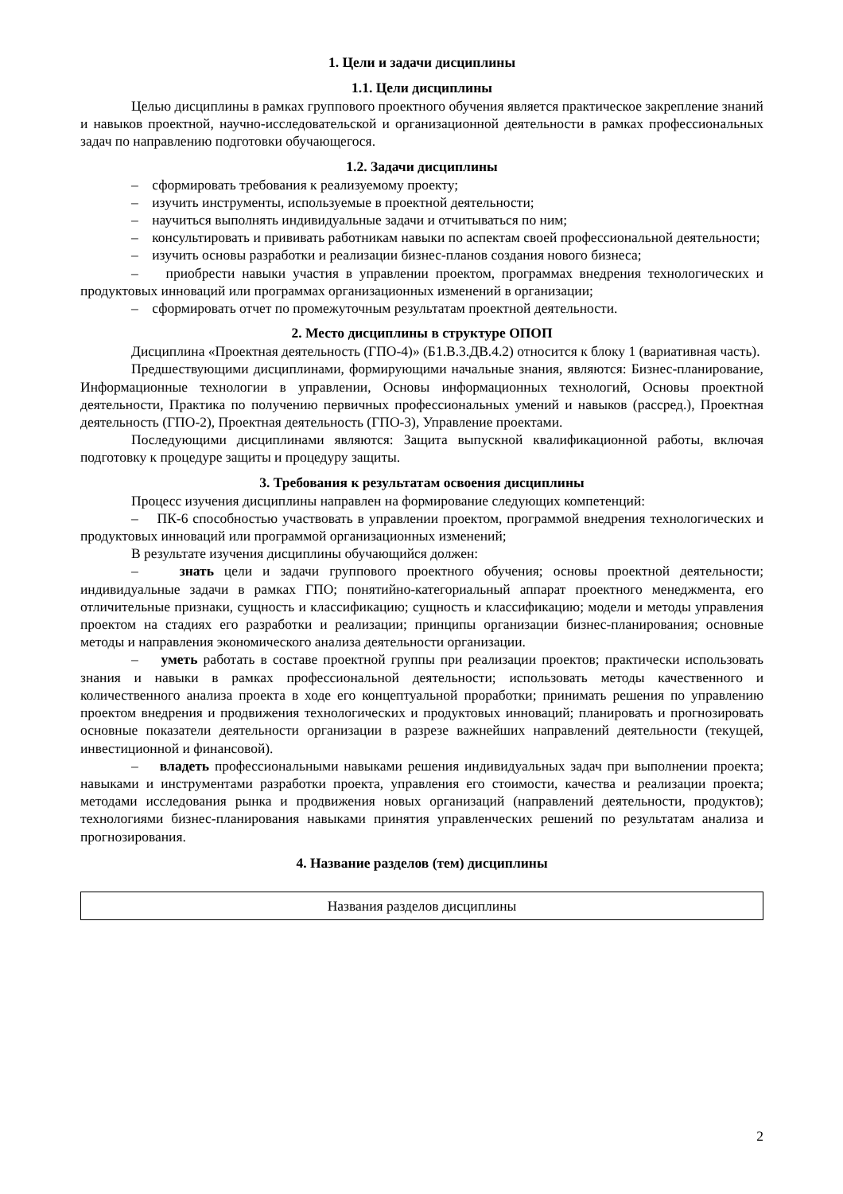1. Цели и задачи дисциплины
1.1. Цели дисциплины
Целью дисциплины в рамках группового проектного обучения является практическое закрепление знаний и навыков проектной, научно-исследовательской и организационной деятельности в рамках профессиональных задач по направлению подготовки обучающегося.
1.2. Задачи дисциплины
– сформировать требования к реализуемому проекту;
– изучить инструменты, используемые в проектной деятельности;
– научиться выполнять индивидуальные задачи и отчитываться по ним;
– консультировать и прививать работникам навыки по аспектам своей профессиональной деятельности;
– изучить основы разработки и реализации бизнес-планов создания нового бизнеса;
– приобрести навыки участия в управлении проектом, программах внедрения технологических и продуктовых инноваций или программах организационных изменений в организации;
– сформировать отчет по промежуточным результатам проектной деятельности.
2. Место дисциплины в структуре ОПОП
Дисциплина «Проектная деятельность (ГПО-4)» (Б1.В.3.ДВ.4.2) относится к блоку 1 (вариативная часть).
Предшествующими дисциплинами, формирующими начальные знания, являются: Бизнес-планирование, Информационные технологии в управлении, Основы информационных технологий, Основы проектной деятельности, Практика по получению первичных профессиональных умений и навыков (рассред.), Проектная деятельность (ГПО-2), Проектная деятельность (ГПО-3), Управление проектами.
Последующими дисциплинами являются: Защита выпускной квалификационной работы, включая подготовку к процедуре защиты и процедуру защиты.
3. Требования к результатам освоения дисциплины
Процесс изучения дисциплины направлен на формирование следующих компетенций:
– ПК-6 способностью участвовать в управлении проектом, программой внедрения технологических и продуктовых инноваций или программой организационных изменений;
В результате изучения дисциплины обучающийся должен:
– знать цели и задачи группового проектного обучения; основы проектной деятельности; индивидуальные задачи в рамках ГПО; понятийно-категориальный аппарат проектного менеджмента, его отличительные признаки, сущность и классификацию; сущность и классификацию; модели и методы управления проектом на стадиях его разработки и реализации; принципы организации бизнес-планирования; основные методы и направления экономического анализа деятельности организации.
– уметь работать в составе проектной группы при реализации проектов; практически использовать знания и навыки в рамках профессиональной деятельности; использовать методы качественного и количественного анализа проекта в ходе его концептуальной проработки; принимать решения по управлению проектом внедрения и продвижения технологических и продуктовых инноваций; планировать и прогнозировать основные показатели деятельности организации в разрезе важнейших направлений деятельности (текущей, инвестиционной и финансовой).
– владеть профессиональными навыками решения индивидуальных задач при выполнении проекта; навыками и инструментами разработки проекта, управления его стоимости, качества и реализации проекта; методами исследования рынка и продвижения новых организаций (направлений деятельности, продуктов); технологиями бизнес-планирования навыками принятия управленческих решений по результатам анализа и прогнозирования.
4. Название разделов (тем) дисциплины
| Названия разделов дисциплины |
2